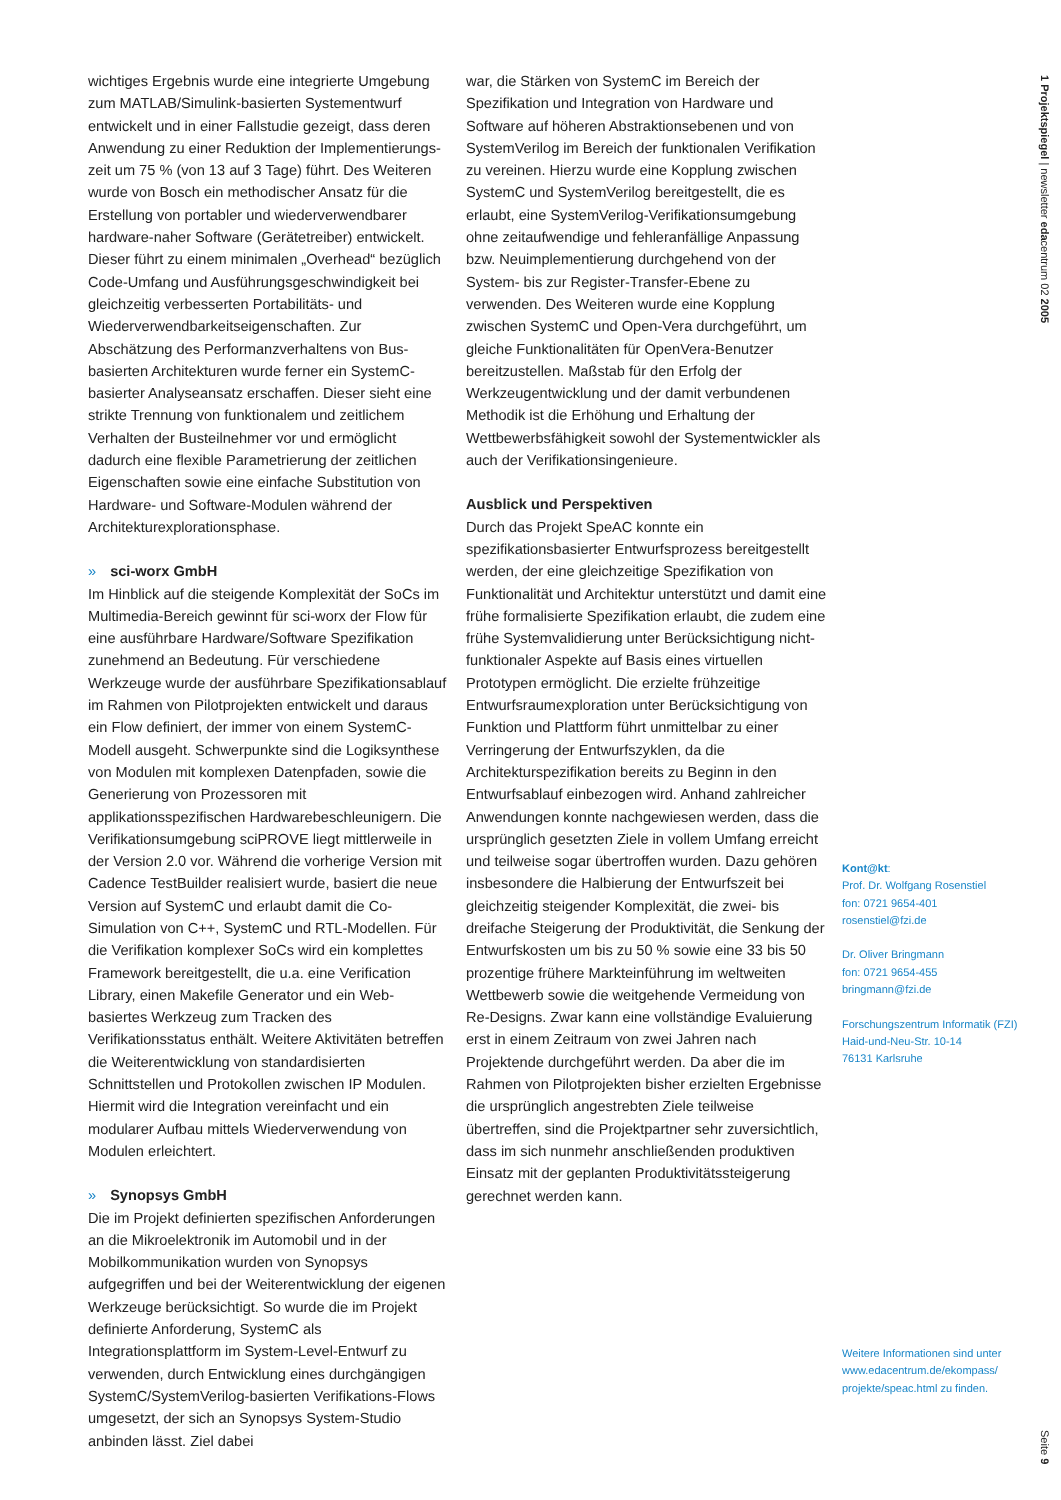wichtiges Ergebnis wurde eine integrierte Umgebung zum MATLAB/Simulink-basierten Systementwurf entwickelt und in einer Fallstudie gezeigt, dass deren Anwendung zu einer Reduktion der Implementierungs-zeit um 75 % (von 13 auf 3 Tage) führt. Des Weiteren wurde von Bosch ein methodischer Ansatz für die Erstellung von portabler und wiederverwendbarer hardware-naher Software (Gerätetreiber) entwickelt. Dieser führt zu einem minimalen „Overhead“ bezüglich Code-Umfang und Ausführungsgeschwindigkeit bei gleichzeitig verbesserten Portabilitäts- und Wiederverwendbarkeitseigenschaften. Zur Abschätzung des Performanzverhaltens von Bus-basierten Architekturen wurde ferner ein SystemC-basierter Analyseansatz erschaffen. Dieser sieht eine strikte Trennung von funktionalem und zeitlichem Verhalten der Busteilnehmer vor und ermöglicht dadurch eine flexible Parametrierung der zeitlichen Eigenschaften sowie eine einfache Substitution von Hardware- und Software-Modulen während der Architekturexplorationsphase.
» sci-worx GmbH
Im Hinblick auf die steigende Komplexität der SoCs im Multimedia-Bereich gewinnt für sci-worx der Flow für eine ausführbare Hardware/Software Spezifikation zunehmend an Bedeutung. Für verschiedene Werkzeuge wurde der ausführbare Spezifikationsablauf im Rahmen von Pilotprojekten entwickelt und daraus ein Flow definiert, der immer von einem SystemC-Modell ausgeht. Schwerpunkte sind die Logiksynthese von Modulen mit komplexen Datenpfaden, sowie die Generierung von Prozessoren mit applikationsspezifischen Hardwarebeschleunigern. Die Verifikationsumgebung sciPROVE liegt mittlerweile in der Version 2.0 vor. Während die vorherige Version mit Cadence TestBuilder realisiert wurde, basiert die neue Version auf SystemC und erlaubt damit die Co-Simulation von C++, SystemC und RTL-Modellen. Für die Verifikation komplexer SoCs wird ein komplettes Framework bereitgestellt, die u.a. eine Verification Library, einen Makefile Generator und ein Web-basiertes Werkzeug zum Tracken des Verifikationsstatus enthält. Weitere Aktivitäten betreffen die Weiterentwicklung von standardisierten Schnittstellen und Protokollen zwischen IP Modulen. Hiermit wird die Integration vereinfacht und ein modularer Aufbau mittels Wiederverwendung von Modulen erleichtert.
» Synopsys GmbH
Die im Projekt definierten spezifischen Anforderungen an die Mikroelektronik im Automobil und in der Mobilkommunikation wurden von Synopsys aufgegriffen und bei der Weiterentwicklung der eigenen Werkzeuge berücksichtigt. So wurde die im Projekt definierte Anforderung, SystemC als Integrationsplattform im System-Level-Entwurf zu verwenden, durch Entwicklung eines durchgängigen SystemC/SystemVerilog-basierten Verifikations-Flows umgesetzt, der sich an Synopsys System-Studio anbinden lässt. Ziel dabei
war, die Stärken von SystemC im Bereich der Spezifikation und Integration von Hardware und Software auf höheren Abstraktionsebenen und von SystemVerilog im Bereich der funktionalen Verifikation zu vereinen. Hierzu wurde eine Kopplung zwischen SystemC und SystemVerilog bereitgestellt, die es erlaubt, eine SystemVerilog-Verifikationsumgebung ohne zeitaufwendige und fehleranfällige Anpassung bzw. Neuimplementierung durchgehend von der System- bis zur Register-Transfer-Ebene zu verwenden. Des Weiteren wurde eine Kopplung zwischen SystemC und Open-Vera durchgeführt, um gleiche Funktionalitäten für OpenVera-Benutzer bereitzustellen. Maßstab für den Erfolg der Werkzeugentwicklung und der damit verbundenen Methodik ist die Erhöhung und Erhaltung der Wettbewerbsfähigkeit sowohl der Systementwickler als auch der Verifikationsingenieure.
Ausblick und Perspektiven
Durch das Projekt SpeAC konnte ein spezifikationsbasierter Entwurfsprozess bereitgestellt werden, der eine gleichzeitige Spezifikation von Funktionalität und Architektur unterstützt und damit eine frühe formalisierte Spezifikation erlaubt, die zudem eine frühe Systemvalidierung unter Berücksichtigung nicht-funktionaler Aspekte auf Basis eines virtuellen Prototypen ermöglicht. Die erzielte frühzeitige Entwurfsraumexploration unter Berücksichtigung von Funktion und Plattform führt unmittelbar zu einer Verringerung der Entwurfszyklen, da die Architekturspezifikation bereits zu Beginn in den Entwurfsablauf einbezogen wird. Anhand zahlreicher Anwendungen konnte nachgewiesen werden, dass die ursprünglich gesetzten Ziele in vollem Umfang erreicht und teilweise sogar übertroffen wurden. Dazu gehören insbesondere die Halbierung der Entwurfszeit bei gleichzeitig steigender Komplexität, die zwei- bis dreifache Steigerung der Produktivität, die Senkung der Entwurfskosten um bis zu 50 % sowie eine 33 bis 50 prozentige frühere Markteinführung im weltweiten Wettbewerb sowie die weitgehende Vermeidung von Re-Designs. Zwar kann eine vollständige Evaluierung erst in einem Zeitraum von zwei Jahren nach Projektende durchgeführt werden. Da aber die im Rahmen von Pilotprojekten bisher erzielten Ergebnisse die ursprünglich angestrebten Ziele teilweise übertreffen, sind die Projektpartner sehr zuversichtlich, dass im sich nunmehr anschließenden produktiven Einsatz mit der geplanten Produktivitätssteigerung gerechnet werden kann.
Kont@kt:
Prof. Dr. Wolfgang Rosenstiel
fon: 0721 9654-401
rosenstiel@fzi.de
Dr. Oliver Bringmann
fon: 0721 9654-455
bringmann@fzi.de
Forschungszentrum Informatik (FZI)
Haid-und-Neu-Str. 10-14
76131 Karlsruhe
Weitere Informationen sind unter www.edacentrum.de/ekompass/ projekte/speac.html zu finden.
1 Projektspiegel | newsletter edacentrum 02 2005
Seite 9